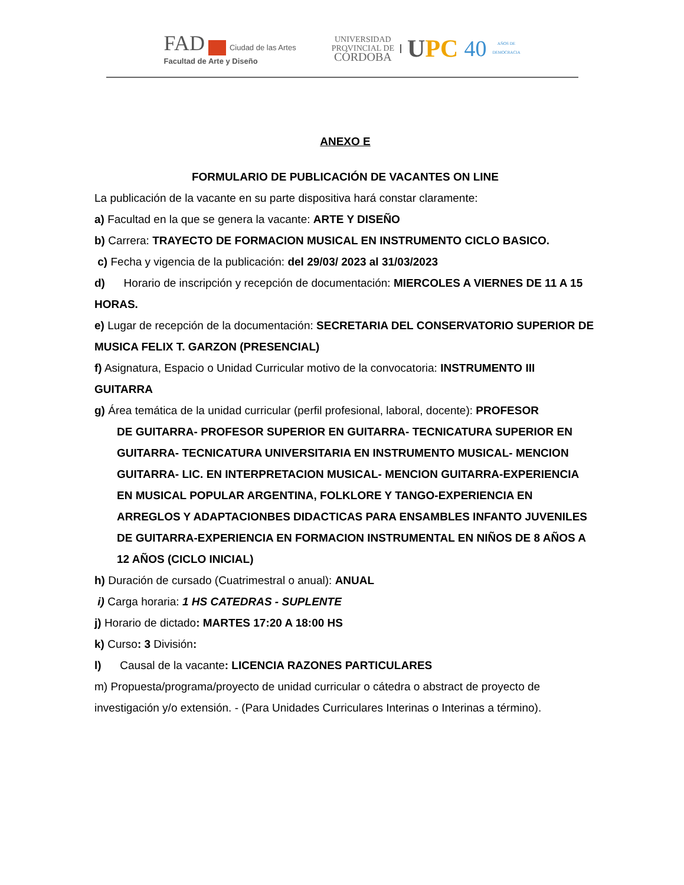FAD Ciudad de las Artes
Facultad de Arte y Diseño
UNIVERSIDAD
PROVINCIAL DE
CÓRDOBA
UPC 40
AÑOS DE
DEMOCRACIA
ANEXO E
FORMULARIO DE PUBLICACIÓN DE VACANTES ON LINE
La publicación de la vacante en su parte dispositiva hará constar claramente:
a) Facultad en la que se genera la vacante: ARTE Y DISEÑO
b) Carrera: TRAYECTO DE FORMACION MUSICAL EN INSTRUMENTO CICLO BASICO.
c) Fecha y vigencia de la publicación: del 29/03/ 2023 al 31/03/2023
d) Horario de inscripción y recepción de documentación: MIERCOLES A VIERNES DE 11 A 15 HORAS.
e) Lugar de recepción de la documentación: SECRETARIA DEL CONSERVATORIO SUPERIOR DE MUSICA FELIX T. GARZON (PRESENCIAL)
f) Asignatura, Espacio o Unidad Curricular motivo de la convocatoria: INSTRUMENTO III GUITARRA
g) Área temática de la unidad curricular (perfil profesional, laboral, docente): PROFESOR
DE GUITARRA- PROFESOR SUPERIOR EN GUITARRA- TECNICATURA SUPERIOR EN GUITARRA- TECNICATURA UNIVERSITARIA EN INSTRUMENTO MUSICAL- MENCION GUITARRA- LIC. EN INTERPRETACION MUSICAL- MENCION GUITARRA-EXPERIENCIA EN MUSICAL POPULAR ARGENTINA, FOLKLORE Y TANGO-EXPERIENCIA EN ARREGLOS Y ADAPTACIONBES DIDACTICAS PARA ENSAMBLES INFANTO JUVENILES DE GUITARRA-EXPERIENCIA EN FORMACION INSTRUMENTAL EN NIÑOS DE 8 AÑOS A 12 AÑOS (CICLO INICIAL)
h) Duración de cursado (Cuatrimestral o anual): ANUAL
i) Carga horaria: 1 HS CATEDRAS - SUPLENTE
j) Horario de dictado: MARTES 17:20 A 18:00 HS
k) Curso: 3 División:
l) Causal de la vacante: LICENCIA RAZONES PARTICULARES
m) Propuesta/programa/proyecto de unidad curricular o cátedra o abstract de proyecto de investigación y/o extensión. - (Para Unidades Curriculares Interinas o Interinas a término).